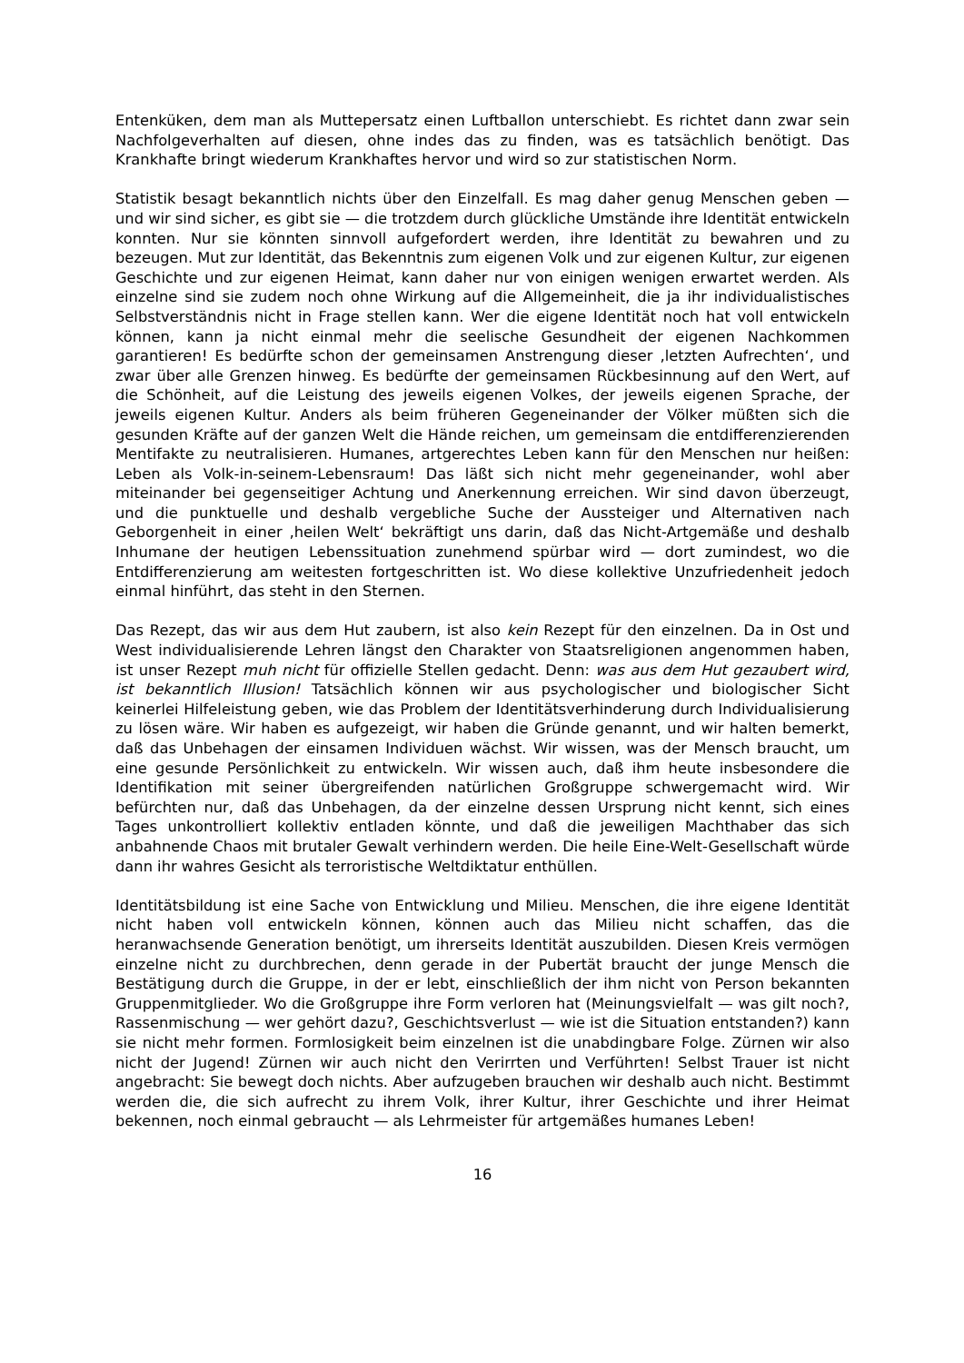Entenküken, dem man als Muttерersatz einen Luftballon unterschiebt. Es richtet dann zwar sein Nachfolgeverhalten auf diesen, ohne indes das zu finden, was es tatsächlich benötigt. Das Krankhafte bringt wiederum Krankhaftes hervor und wird so zur statistischen Norm.
Statistik besagt bekanntlich nichts über den Einzelfall. Es mag daher genug Menschen geben — und wir sind sicher, es gibt sie — die trotzdem durch glückliche Umstände ihre Identität entwickeln konnten. Nur sie könnten sinnvoll aufgefordert werden, ihre Identität zu bewahren und zu bezeugen. Mut zur Identität, das Bekenntnis zum eigenen Volk und zur eigenen Kultur, zur eigenen Geschichte und zur eigenen Heimat, kann daher nur von einigen wenigen erwartet werden. Als einzelne sind sie zudem noch ohne Wirkung auf die Allgemeinheit, die ja ihr individualistisches Selbstverständnis nicht in Frage stellen kann. Wer die eigene Identität noch hat voll entwickeln können, kann ja nicht einmal mehr die seelische Gesundheit der eigenen Nachkommen garantieren! Es bedürfte schon der gemeinsamen Anstrengung dieser ‚letzten Aufrechten‘, und zwar über alle Grenzen hinweg. Es bedürfte der gemeinsamen Rückbesinnung auf den Wert, auf die Schönheit, auf die Leistung des jeweils eigenen Volkes, der jeweils eigenen Sprache, der jeweils eigenen Kultur. Anders als beim früheren Gegeneinander der Völker müßten sich die gesunden Kräfte auf der ganzen Welt die Hände reichen, um gemeinsam die entdifferenzierenden Mentifakte zu neutralisieren. Humanes, artgerechtes Leben kann für den Menschen nur heißen: Leben als Volk-in-seinem-Lebensraum! Das läßt sich nicht mehr gegeneinander, wohl aber miteinander bei gegenseitiger Achtung und Anerkennung erreichen. Wir sind davon überzeugt, und die punktuelle und deshalb vergebliche Suche der Aussteiger und Alternativen nach Geborgenheit in einer ‚heilen Welt‘ bekräftigt uns darin, daß das Nicht-Artgemäße und deshalb Inhumane der heutigen Lebenssituation zunehmend spürbar wird — dort zumindest, wo die Entdifferenzierung am weitesten fortgeschritten ist. Wo diese kollektive Unzufriedenheit jedoch einmal hinführt, das steht in den Sternen.
Das Rezept, das wir aus dem Hut zaubern, ist also kein Rezept für den einzelnen. Da in Ost und West individualisierende Lehren längst den Charakter von Staatsreligionen angenommen haben, ist unser Rezept muh nicht für offizielle Stellen gedacht. Denn: was aus dem Hut gezaubert wird, ist bekanntlich Illusion! Tatsächlich können wir aus psychologischer und biologischer Sicht keinerlei Hilfeleistung geben, wie das Problem der Identitätsverhinderung durch Individualisierung zu lösen wäre. Wir haben es aufgezeigt, wir haben die Gründe genannt, und wir halten bemerkt, daß das Unbehagen der einsamen Individuen wächst. Wir wissen, was der Mensch braucht, um eine gesunde Persönlichkeit zu entwickeln. Wir wissen auch, daß ihm heute insbesondere die Identifikation mit seiner übergreifenden natürlichen Großgruppe schwergemacht wird. Wir befürchten nur, daß das Unbehagen, da der einzelne dessen Ursprung nicht kennt, sich eines Tages unkontrolliert kollektiv entladen könnte, und daß die jeweiligen Machthaber das sich anbahnende Chaos mit brutaler Gewalt verhindern werden. Die heile Eine-Welt-Gesellschaft würde dann ihr wahres Gesicht als terroristische Weltdiktatur enthüllen.
Identitätsbildung ist eine Sache von Entwicklung und Milieu. Menschen, die ihre eigene Identität nicht haben voll entwickeln können, können auch das Milieu nicht schaffen, das die heranwachsende Generation benötigt, um ihrerseits Identität auszubilden. Diesen Kreis vermögen einzelne nicht zu durchbrechen, denn gerade in der Pubertät braucht der junge Mensch die Bestätigung durch die Gruppe, in der er lebt, einschließlich der ihm nicht von Person bekannten Gruppenmitglieder. Wo die Großgruppe ihre Form verloren hat (Meinungsvielfalt — was gilt noch?, Rassenmischung — wer gehört dazu?, Geschichtsverlust — wie ist die Situation entstanden?) kann sie nicht mehr formen. Formlosigkeit beim einzelnen ist die unabdingbare Folge. Zürnen wir also nicht der Jugend! Zürnen wir auch nicht den Verirrten und Verführten! Selbst Trauer ist nicht angebracht: Sie bewegt doch nichts. Aber aufzugeben brauchen wir deshalb auch nicht. Bestimmt werden die, die sich aufrecht zu ihrem Volk, ihrer Kultur, ihrer Geschichte und ihrer Heimat bekennen, noch einmal gebraucht — als Lehrmeister für artgemäßes humanes Leben!
16